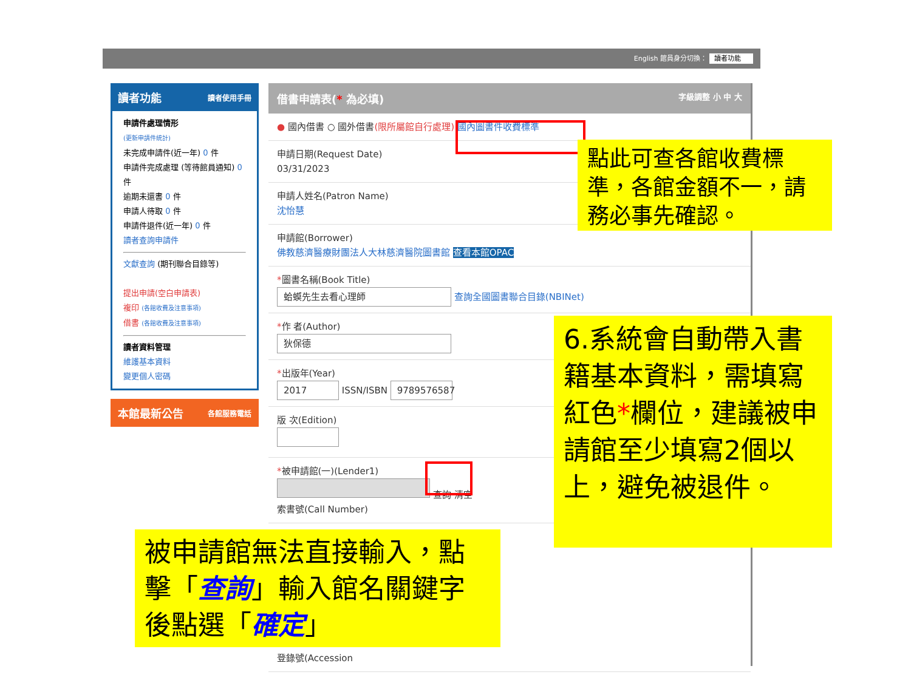English 館員身分切換： 讀者功能
讀者功能 讀者使用手冊
申請件處理情形
(更新申請件統計)
未完成申請件(近一年) 0 件
申請件完成處理 (等待館員通知) 0 件
逾期未還書 0 件
申請人待取 0 件
申請件退件(近一年) 0 件
讀者查詢申請件
文獻查詢 (期刊聯合目錄等)
提出申請(空白申請表)
複印 (各館收費及注意事項)
借書 (各館收費及注意事項)
讀者資料管理
維護基本資料
變更個人密碼
本館最新公告 各館服務電話
借書申請表(* 為必填) 字級調整 小 中 大
● 國內借書 ○ 國外借書(限所屬館自行處理) 國內圖書件收費標準
申請日期(Request Date)
03/31/2023
申請人姓名(Patron Name)
沈怡慧
申請館(Borrower)
佛教慈濟醫療財團法人大林慈濟醫院圖書館 查看本館OPAC
*圖書名稱(Book Title)
蛤蟆先生去看心理師 查詢全國圖書聯合目錄(NBINet)
*作 者(Author)
狄保德
*出版年(Year)
2017 ISSN/ISBN 9789576587
版 次(Edition)
*被申請館(一)(Lender1)
查詢 清空
索書號(Call Number)
登錄號(Accession
點此可查各館收費標準，各館金額不一，請務必事先確認。
6.系統會自動帶入書籍基本資料，需填寫紅色*欄位，建議被申請館至少填寫2個以上，避免被退件。
被申請館無法直接輸入，點擊「查詢」輸入館名關鍵字後點選「確定」